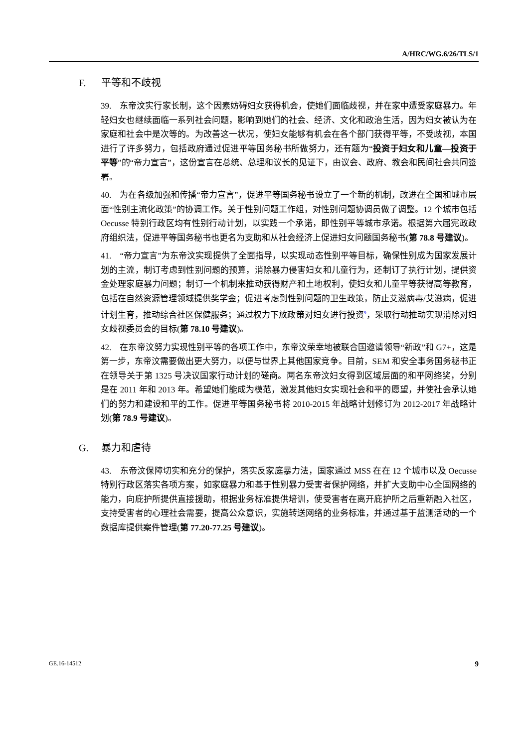A/HRC/WG.6/26/TLS/1
F. 平等和不歧视
39.　东帝汶实行家长制，这个因素妨碍妇女获得机会，使她们面临歧视，并在家中遭受家庭暴力。年轻妇女也继续面临一系列社会问题，影响到她们的社会、经济、文化和政治生活，因为妇女被认为在家庭和社会中是次等的。为改善这一状况，使妇女能够有机会在各个部门获得平等，不受歧视，本国进行了许多努力，包括政府通过促进平等国务秘书所做努力，还有题为“投资于妇女和儿童—投资于平等”的“帝力宣言”，这份宣言在总统、总理和议长的见证下，由议会、政府、教会和民间社会共同签署。
40.　为在各级加强和传播“帝力宣言”，促进平等国务秘书设立了一个新的机制，改进在全国和城市层面“性别主流化政策”的协调工作。关于性别问题工作组，对性别问题协调员做了调整。12 个城市包括 Oecusse 特别行政区均有性别行动计划，以实践一个承诺，即性别平等城市承诺。根据第六届宪政政府组织法，促进平等国务秘书也更名为支助和从社会经济上促进妇女问题国务秘书(第 78.8 号建议)。
41.　“帝力宣言”为东帝汶实现提供了全面指导，以实现动态性别平等目标，确保性别成为国家发展计划的主流，制订考虑到性别问题的预算，消除暴力侵害妇女和儿童行为，还制订了执行计划，提供资金处理家庭暴力问题；制订一个机制来推动获得财产和土地权利，使妇女和儿童平等获得高等教育，包括在自然资源管理领域提供奖学金；促进考虑到性别问题的卫生政策，防止艾滋病毒/艾滋病，促进计划生育，推动综合社区保健服务；通过权力下放政策对妇女进行投资<sup>9</sup>，采取行动推动实现消除对妇女歧视委员会的目标(第 78.10 号建议)。
42.　在东帝汶努力实现性别平等的各项工作中，东帝汶荣幸地被联合国邀请领导“新政”和 G7+，这是第一步，东帝汶需要做出更大努力，以便与世界上其他国家竞争。目前，SEM 和安全事务国务秘书正在领导关于第 1325 号决议国家行动计划的磋商。两名东帝汶妇女得到区域层面的和平网络奖，分别是在 2011 年和 2013 年。希望她们能成为模范，激发其他妇女实现社会和平的愿望，并使社会承认她们的努力和建设和平的工作。促进平等国务秘书将 2010-2015 年战略计划修订为 2012-2017 年战略计划(第 78.9 号建议)。
G. 暴力和虐待
43.　东帝汶保障切实和充分的保护，落实反家庭暴力法，国家通过 MSS 在在 12 个城市以及 Oecusse 特别行政区落实各项方案，如家庭暴力和基于性别暴力受害者保护网络，并扩大支助中心全国网络的能力，向庇护所提供直接援助，根据业务标准提供培训，使受害者在离开庇护所之后重新融入社区，支持受害者的心理社会需要，提高公众意识，实施转送网络的业务标准，并通过基于监测活动的一个数据库提供案件管理(第 77.20-77.25 号建议)。
GE.16-14512 9